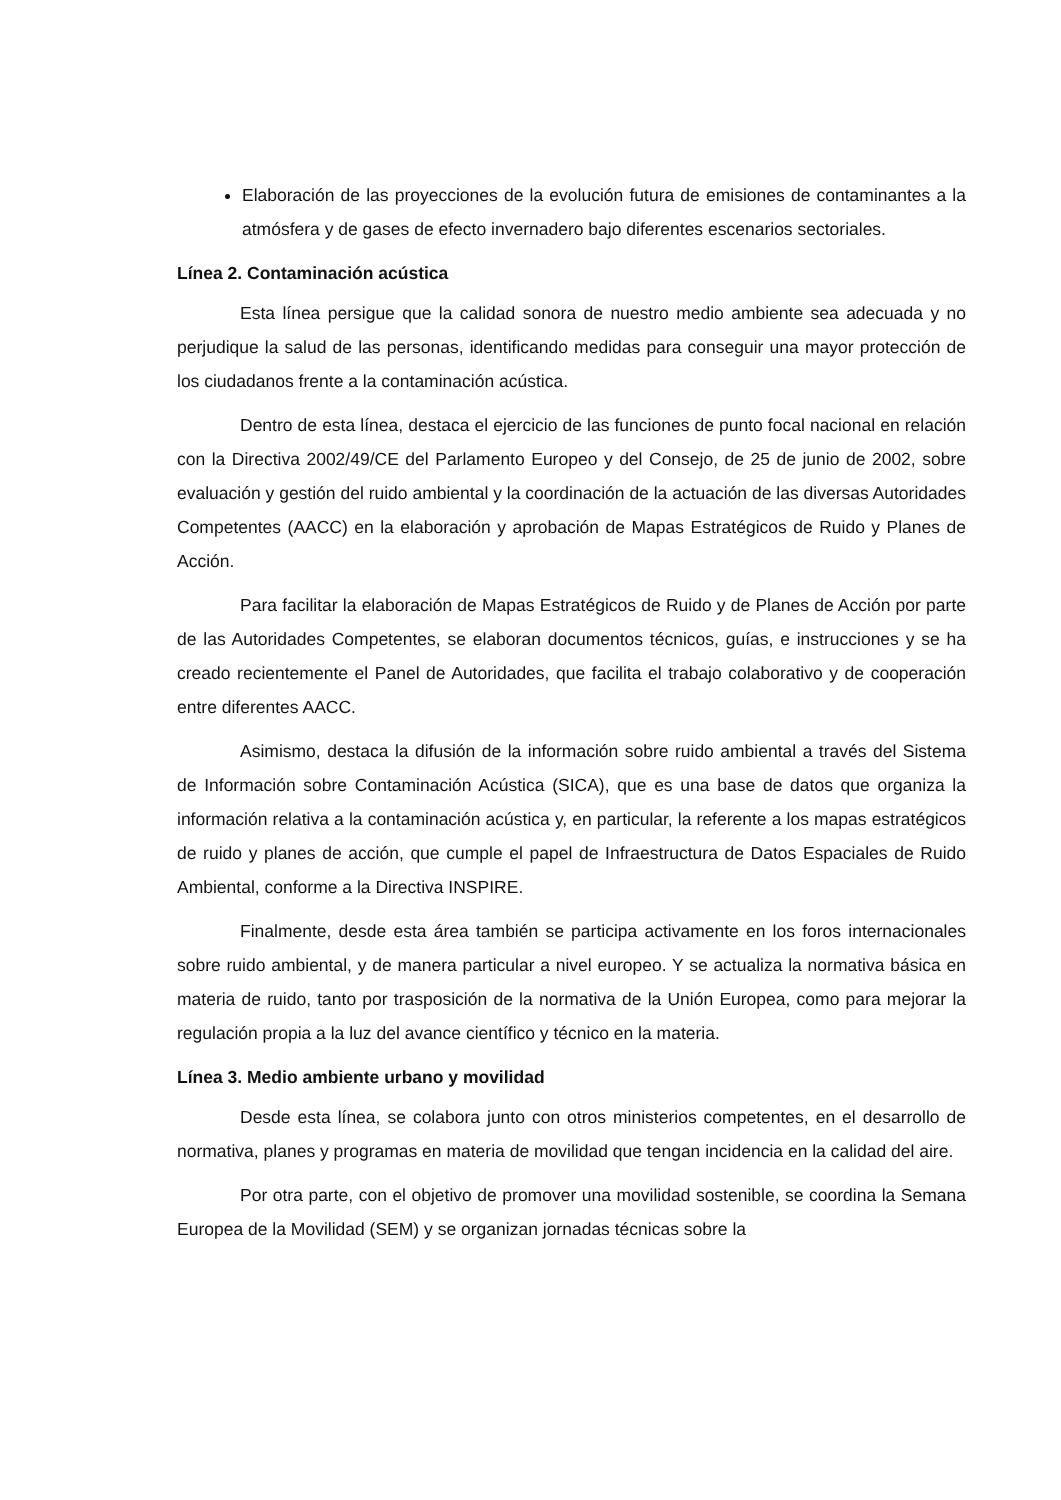Elaboración de las proyecciones de la evolución futura de emisiones de contaminantes a la atmósfera y de gases de efecto invernadero bajo diferentes escenarios sectoriales.
Línea 2. Contaminación acústica
Esta línea persigue que la calidad sonora de nuestro medio ambiente sea adecuada y no perjudique la salud de las personas, identificando medidas para conseguir una mayor protección de los ciudadanos frente a la contaminación acústica.
Dentro de esta línea, destaca el ejercicio de las funciones de punto focal nacional en relación con la Directiva 2002/49/CE del Parlamento Europeo y del Consejo, de 25 de junio de 2002, sobre evaluación y gestión del ruido ambiental y la coordinación de la actuación de las diversas Autoridades Competentes (AACC) en la elaboración y aprobación de Mapas Estratégicos de Ruido y Planes de Acción.
Para facilitar la elaboración de Mapas Estratégicos de Ruido y de Planes de Acción por parte de las Autoridades Competentes, se elaboran documentos técnicos, guías, e instrucciones y se ha creado recientemente el Panel de Autoridades, que facilita el trabajo colaborativo y de cooperación entre diferentes AACC.
Asimismo, destaca la difusión de la información sobre ruido ambiental a través del Sistema de Información sobre Contaminación Acústica (SICA), que es una base de datos que organiza la información relativa a la contaminación acústica y, en particular, la referente a los mapas estratégicos de ruido y planes de acción, que cumple el papel de Infraestructura de Datos Espaciales de Ruido Ambiental, conforme a la Directiva INSPIRE.
Finalmente, desde esta área también se participa activamente en los foros internacionales sobre ruido ambiental, y de manera particular a nivel europeo. Y se actualiza la normativa básica en materia de ruido, tanto por trasposición de la normativa de la Unión Europea, como para mejorar la regulación propia a la luz del avance científico y técnico en la materia.
Línea 3. Medio ambiente urbano y movilidad
Desde esta línea, se colabora junto con otros ministerios competentes, en el desarrollo de normativa, planes y programas en materia de movilidad que tengan incidencia en la calidad del aire.
Por otra parte, con el objetivo de promover una movilidad sostenible, se coordina la Semana Europea de la Movilidad (SEM) y se organizan jornadas técnicas sobre la